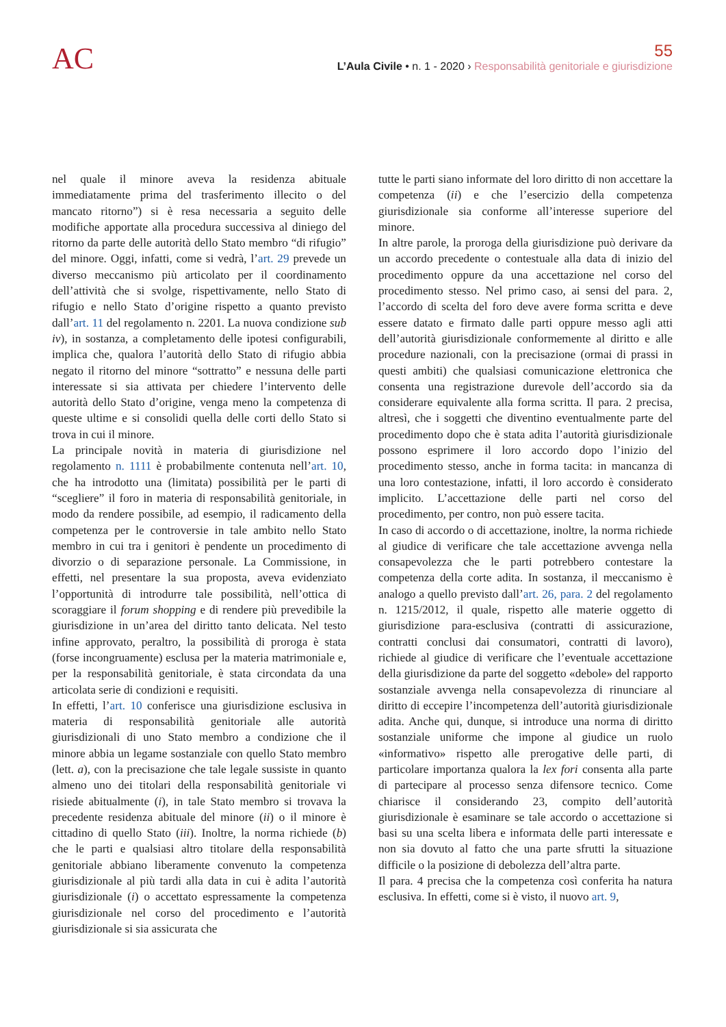AC
55
L’Aula Civile • n. 1 - 2020 › Responsabilità genitoriale e giurisdizione
nel quale il minore aveva la residenza abituale immediatamente prima del trasferimento illecito o del mancato ritorno”) si è resa necessaria a seguito delle modifiche apportate alla procedura successiva al diniego del ritorno da parte delle autorità dello Stato membro “di rifugio” del minore. Oggi, infatti, come si vedrà, l’art. 29 prevede un diverso meccanismo più articolato per il coordinamento dell’attività che si svolge, rispettivamente, nello Stato di rifugio e nello Stato d’origine rispetto a quanto previsto dall’art. 11 del regolamento n. 2201. La nuova condizione sub iv), in sostanza, a completamento delle ipotesi configurabili, implica che, qualora l’autorità dello Stato di rifugio abbia negato il ritorno del minore “sottratto” e nessuna delle parti interessate si sia attivata per chiedere l’intervento delle autorità dello Stato d’origine, venga meno la competenza di queste ultime e si consolidi quella delle corti dello Stato si trova in cui il minore.
La principale novità in materia di giurisdizione nel regolamento n. 1111 è probabilmente contenuta nell’art. 10, che ha introdotto una (limitata) possibilità per le parti di “scegliere” il foro in materia di responsabilità genitoriale, in modo da rendere possibile, ad esempio, il radicamento della competenza per le controversie in tale ambito nello Stato membro in cui tra i genitori è pendente un procedimento di divorzio o di separazione personale. La Commissione, in effetti, nel presentare la sua proposta, aveva evidenziato l’opportunità di introdurre tale possibilità, nell’ottica di scoraggiare il forum shopping e di rendere più prevedibile la giurisdizione in un’area del diritto tanto delicata. Nel testo infine approvato, peraltro, la possibilità di proroga è stata (forse incongruamente) esclusa per la materia matrimoniale e, per la responsabilità genitoriale, è stata circondata da una articolata serie di condizioni e requisiti.
In effetti, l’art. 10 conferisce una giurisdizione esclusiva in materia di responsabilità genitoriale alle autorità giurisdizionali di uno Stato membro a condizione che il minore abbia un legame sostanziale con quello Stato membro (lett. a), con la precisazione che tale legale sussiste in quanto almeno uno dei titolari della responsabilità genitoriale vi risiede abitualmente (i), in tale Stato membro si trovava la precedente residenza abituale del minore (ii) o il minore è cittadino di quello Stato (iii). Inoltre, la norma richiede (b) che le parti e qualsiasi altro titolare della responsabilità genitoriale abbiano liberamente convenuto la competenza giurisdizionale al più tardi alla data in cui è adita l’autorità giurisdizionale (i) o accettato espressamente la competenza giurisdizionale nel corso del procedimento e l’autorità giurisdizionale si sia assicurata che
tutte le parti siano informate del loro diritto di non accettare la competenza (ii) e che l’esercizio della competenza giurisdizionale sia conforme all’interesse superiore del minore.
In altre parole, la proroga della giurisdizione può derivare da un accordo precedente o contestuale alla data di inizio del procedimento oppure da una accettazione nel corso del procedimento stesso. Nel primo caso, ai sensi del para. 2, l’accordo di scelta del foro deve avere forma scritta e deve essere datato e firmato dalle parti oppure messo agli atti dell’autorità giurisdizionale conformemente al diritto e alle procedure nazionali, con la precisazione (ormai di prassi in questi ambiti) che qualsiasi comunicazione elettronica che consenta una registrazione durevole dell’accordo sia da considerare equivalente alla forma scritta. Il para. 2 precisa, altresì, che i soggetti che diventino eventualmente parte del procedimento dopo che è stata adita l’autorità giurisdizionale possono esprimere il loro accordo dopo l’inizio del procedimento stesso, anche in forma tacita: in mancanza di una loro contestazione, infatti, il loro accordo è considerato implicito. L’accettazione delle parti nel corso del procedimento, per contro, non può essere tacita.
In caso di accordo o di accettazione, inoltre, la norma richiede al giudice di verificare che tale accettazione avvenga nella consapevolezza che le parti potrebbero contestare la competenza della corte adita. In sostanza, il meccanismo è analogo a quello previsto dall’art. 26, para. 2 del regolamento n. 1215/2012, il quale, rispetto alle materie oggetto di giurisdizione para-esclusiva (contratti di assicurazione, contratti conclusi dai consumatori, contratti di lavoro), richiede al giudice di verificare che l’eventuale accettazione della giurisdizione da parte del soggetto «debole» del rapporto sostanziale avvenga nella consapevolezza di rinunciare al diritto di eccepire l’incompetenza dell’autorità giurisdizionale adita. Anche qui, dunque, si introduce una norma di diritto sostanziale uniforme che impone al giudice un ruolo «informativo» rispetto alle prerogative delle parti, di particolare importanza qualora la lex fori consenta alla parte di partecipare al processo senza difensore tecnico. Come chiarisce il considerando 23, compito dell’autorità giurisdizionale è esaminare se tale accordo o accettazione si basi su una scelta libera e informata delle parti interessate e non sia dovuto al fatto che una parte sfrutti la situazione difficile o la posizione di debolezza dell’altra parte.
Il para. 4 precisa che la competenza così conferita ha natura esclusiva. In effetti, come si è visto, il nuovo art. 9,